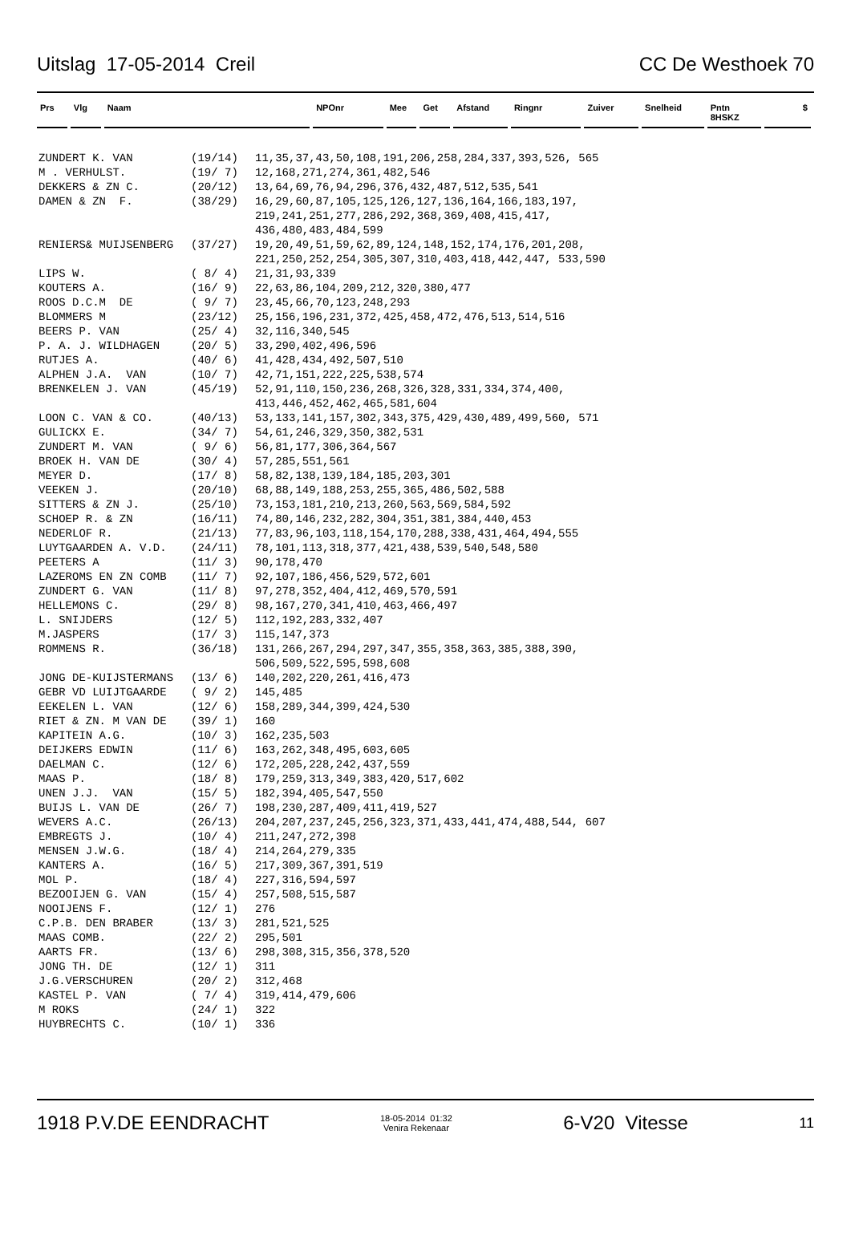Uitslag 17-05-2014 Creil CC De Westhoek 70
Prs Vlg Naam NPOnr Mee Get Afstand Ringnr Zuiver Snelheid Pntn 8HSKZ $
| ZUNDERT K. VAN | (19/14) | 11,35,37,43,50,108,191,206,258,284,337,393,526, 565 |
| M . VERHULST. | (19/ 7) | 12,168,271,274,361,482,546 |
| DEKKERS & ZN C. | (20/12) | 13,64,69,76,94,296,376,432,487,512,535,541 |
| DAMEN & ZN F. | (38/29) | 16,29,60,87,105,125,126,127,136,164,166,183,197, 219,241,251,277,286,292,368,369,408,415,417, 436,480,483,484,599 |
| RENIERS& MUIJSENBERG | (37/27) | 19,20,49,51,59,62,89,124,148,152,174,176,201,208, 221,250,252,254,305,307,310,403,418,442,447, 533,590 |
| LIPS W. | ( 8/ 4) | 21,31,93,339 |
| KOUTERS A. | (16/ 9) | 22,63,86,104,209,212,320,380,477 |
| ROOS D.C.M DE | ( 9/ 7) | 23,45,66,70,123,248,293 |
| BLOMMERS M | (23/12) | 25,156,196,231,372,425,458,472,476,513,514,516 |
| BEERS P. VAN | (25/ 4) | 32,116,340,545 |
| P. A. J. WILDHAGEN | (20/ 5) | 33,290,402,496,596 |
| RUTJES A. | (40/ 6) | 41,428,434,492,507,510 |
| ALPHEN J.A. VAN | (10/ 7) | 42,71,151,222,225,538,574 |
| BRENKELEN J. VAN | (45/19) | 52,91,110,150,236,268,326,328,331,334,374,400, 413,446,452,462,465,581,604 |
| LOON C. VAN & CO. | (40/13) | 53,133,141,157,302,343,375,429,430,489,499,560, 571 |
| GULICKX E. | (34/ 7) | 54,61,246,329,350,382,531 |
| ZUNDERT M. VAN | ( 9/ 6) | 56,81,177,306,364,567 |
| BROEK H. VAN DE | (30/ 4) | 57,285,551,561 |
| MEYER D. | (17/ 8) | 58,82,138,139,184,185,203,301 |
| VEEKEN J. | (20/10) | 68,88,149,188,253,255,365,486,502,588 |
| SITTERS & ZN J. | (25/10) | 73,153,181,210,213,260,563,569,584,592 |
| SCHOEP R. & ZN | (16/11) | 74,80,146,232,282,304,351,381,384,440,453 |
| NEDERLOF R. | (21/13) | 77,83,96,103,118,154,170,288,338,431,464,494,555 |
| LUYTGAARDEN A. V.D. | (24/11) | 78,101,113,318,377,421,438,539,540,548,580 |
| PEETERS A | (11/ 3) | 90,178,470 |
| LAZEROMS EN ZN COMB | (11/ 7) | 92,107,186,456,529,572,601 |
| ZUNDERT G. VAN | (11/ 8) | 97,278,352,404,412,469,570,591 |
| HELLEMONS C. | (29/ 8) | 98,167,270,341,410,463,466,497 |
| L. SNIJDERS | (12/ 5) | 112,192,283,332,407 |
| M.JASPERS | (17/ 3) | 115,147,373 |
| ROMMENS R. | (36/18) | 131,266,267,294,297,347,355,358,363,385,388,390, 506,509,522,595,598,608 |
| JONG DE-KUIJSTERMANS | (13/ 6) | 140,202,220,261,416,473 |
| GEBR VD LUIJTGAARDE | ( 9/ 2) | 145,485 |
| EEKELEN L. VAN | (12/ 6) | 158,289,344,399,424,530 |
| RIET & ZN. M VAN DE | (39/ 1) | 160 |
| KAPITEIN A.G. | (10/ 3) | 162,235,503 |
| DEIJKERS EDWIN | (11/ 6) | 163,262,348,495,603,605 |
| DAELMAN C. | (12/ 6) | 172,205,228,242,437,559 |
| MAAS P. | (18/ 8) | 179,259,313,349,383,420,517,602 |
| UNEN J.J. VAN | (15/ 5) | 182,394,405,547,550 |
| BUIJS L. VAN DE | (26/ 7) | 198,230,287,409,411,419,527 |
| WEVERS A.C. | (26/13) | 204,207,237,245,256,323,371,433,441,474,488,544, 607 |
| EMBREGTS J. | (10/ 4) | 211,247,272,398 |
| MENSEN J.W.G. | (18/ 4) | 214,264,279,335 |
| KANTERS A. | (16/ 5) | 217,309,367,391,519 |
| MOL P. | (18/ 4) | 227,316,594,597 |
| BEZOOIJEN G. VAN | (15/ 4) | 257,508,515,587 |
| NOOIJENS F. | (12/ 1) | 276 |
| C.P.B. DEN BRABER | (13/ 3) | 281,521,525 |
| MAAS COMB. | (22/ 2) | 295,501 |
| AARTS FR. | (13/ 6) | 298,308,315,356,378,520 |
| JONG TH. DE | (12/ 1) | 311 |
| J.G.VERSCHUREN | (20/ 2) | 312,468 |
| KASTEL P. VAN | ( 7/ 4) | 319,414,479,606 |
| M ROKS | (24/ 1) | 322 |
| HUYBRECHTS C. | (10/ 1) | 336 |
1918 P.V.DE EENDRACHT 18-05-2014 01:32
Venira Rekenaar 6-V20 Vitesse 11